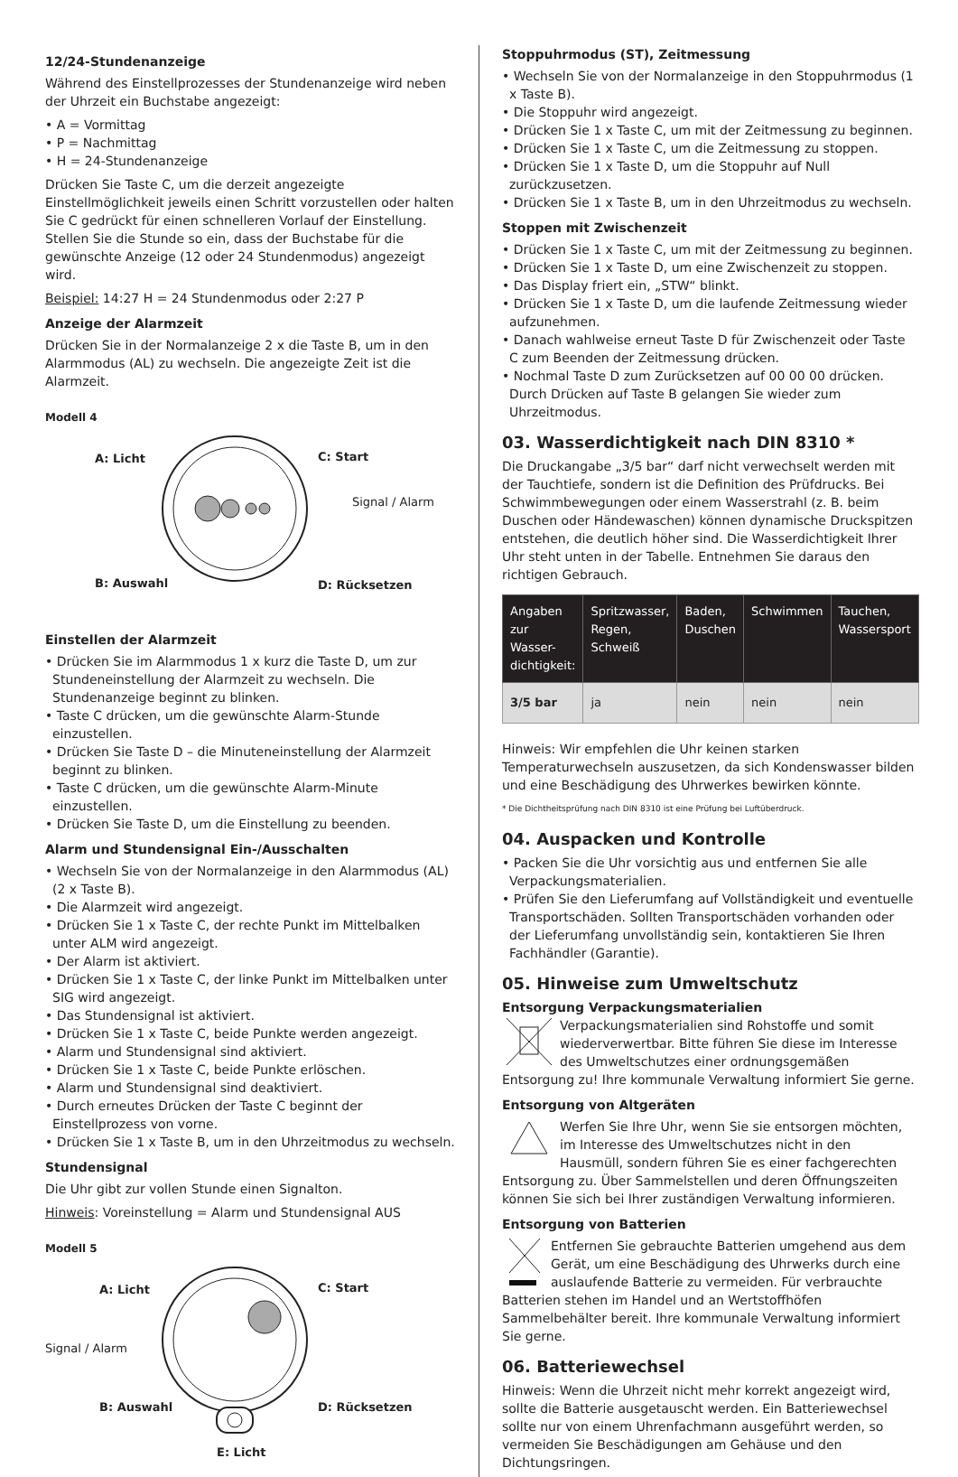12/24-Stundenanzeige
Während des Einstellprozesses der Stundenanzeige wird neben der Uhrzeit ein Buchstabe angezeigt:
• A = Vormittag
• P = Nachmittag
• H = 24-Stundenanzeige
Drücken Sie Taste C, um die derzeit angezeigte Einstellmöglichkeit jeweils einen Schritt vorzustellen oder halten Sie C gedrückt für einen schnelleren Vorlauf der Einstellung.
Stellen Sie die Stunde so ein, dass der Buchstabe für die gewünschte Anzeige (12 oder 24 Stundenmodus) angezeigt wird.
Beispiel: 14:27 H = 24 Stundenmodus oder 2:27 P
Anzeige der Alarmzeit
Drücken Sie in der Normalanzeige 2 x die Taste B, um in den Alarmmodus (AL) zu wechseln. Die angezeigte Zeit ist die Alarmzeit.
Modell 4
A: Licht C: Start
Signal / Alarm
B: Auswahl D: Rücksetzen
Einstellen der Alarmzeit
• Drücken Sie im Alarmmodus 1 x kurz die Taste D, um zur Stundeneinstellung der Alarmzeit zu wechseln. Die Stundenanzeige beginnt zu blinken.
• Taste C drücken, um die gewünschte Alarm-Stunde einzustellen.
• Drücken Sie Taste D – die Minuteneinstellung der Alarmzeit beginnt zu blinken.
• Taste C drücken, um die gewünschte Alarm-Minute einzustellen.
• Drücken Sie Taste D, um die Einstellung zu beenden.
Alarm und Stundensignal Ein-/Ausschalten
• Wechseln Sie von der Normalanzeige in den Alarmmodus (AL) (2 x Taste B).
• Die Alarmzeit wird angezeigt.
• Drücken Sie 1 x Taste C, der rechte Punkt im Mittelbalken unter ALM wird angezeigt.
• Der Alarm ist aktiviert.
• Drücken Sie 1 x Taste C, der linke Punkt im Mittelbalken unter SIG wird angezeigt.
• Das Stundensignal ist aktiviert.
• Drücken Sie 1 x Taste C, beide Punkte werden angezeigt.
• Alarm und Stundensignal sind aktiviert.
• Drücken Sie 1 x Taste C, beide Punkte erlöschen.
• Alarm und Stundensignal sind deaktiviert.
• Durch erneutes Drücken der Taste C beginnt der Einstellprozess von vorne.
• Drücken Sie 1 x Taste B, um in den Uhrzeitmodus zu wechseln.
Stundensignal
Die Uhr gibt zur vollen Stunde einen Signalton.
Hinweis: Voreinstellung = Alarm und Stundensignal AUS
Modell 5
A: Licht C: Start
Signal / Alarm
B: Auswahl D: Rücksetzen
E: Licht
Stoppuhrmodus (ST), Zeitmessung
• Wechseln Sie von der Normalanzeige in den Stoppuhrmodus (1 x Taste B).
• Die Stoppuhr wird angezeigt.
• Drücken Sie 1 x Taste C, um mit der Zeitmessung zu beginnen.
• Drücken Sie 1 x Taste C, um die Zeitmessung zu stoppen.
• Drücken Sie 1 x Taste D, um die Stoppuhr auf Null zurückzusetzen.
• Drücken Sie 1 x Taste B, um in den Uhrzeitmodus zu wechseln.
Stoppen mit Zwischenzeit
• Drücken Sie 1 x Taste C, um mit der Zeitmessung zu beginnen.
• Drücken Sie 1 x Taste D, um eine Zwischenzeit zu stoppen.
• Das Display friert ein, „STW“ blinkt.
• Drücken Sie 1 x Taste D, um die laufende Zeitmessung wieder aufzunehmen.
• Danach wahlweise erneut Taste D für Zwischenzeit oder Taste C zum Beenden der Zeitmessung drücken.
• Nochmal Taste D zum Zurücksetzen auf 00 00 00 drücken. Durch Drücken auf Taste B gelangen Sie wieder zum Uhrzeitmodus.
03. Wasserdichtigkeit nach DIN 8310 *
Die Druckangabe „3/5 bar“ darf nicht verwechselt werden mit der Tauchtiefe, sondern ist die Definition des Prüfdrucks. Bei Schwimmbewegungen oder einem Wasserstrahl (z. B. beim Duschen oder Händewaschen) können dynamische Druckspitzen entstehen, die deutlich höher sind. Die Wasserdichtigkeit Ihrer Uhr steht unten in der Tabelle. Entnehmen Sie daraus den richtigen Gebrauch.
| Angaben zur Wasser-dichtigkeit: | Spritzwasser, Regen, Schweiß | Baden, Duschen | Schwimmen | Tauchen, Wassersport |
| --- | --- | --- | --- | --- |
| 3/5 bar | ja | nein | nein | nein |
Hinweis: Wir empfehlen die Uhr keinen starken Temperaturwechseln auszusetzen, da sich Kondenswasser bilden und eine Beschädigung des Uhrwerkes bewirken könnte.
* Die Dichtheitsprüfung nach DIN 8310 ist eine Prüfung bei Luftüberdruck.
04. Auspacken und Kontrolle
• Packen Sie die Uhr vorsichtig aus und entfernen Sie alle Verpackungsmaterialien.
• Prüfen Sie den Lieferumfang auf Vollständigkeit und eventuelle Transportschäden. Sollten Transportschäden vorhanden oder der Lieferumfang unvollständig sein, kontaktieren Sie Ihren Fachhändler (Garantie).
05. Hinweise zum Umweltschutz
Entsorgung Verpackungsmaterialien
Verpackungsmaterialien sind Rohstoffe und somit wiederverwertbar. Bitte führen Sie diese im Interesse des Umweltschutzes einer ordnungsgemäßen Entsorgung zu! Ihre kommunale Verwaltung informiert Sie gerne.
Entsorgung von Altgeräten
Werfen Sie Ihre Uhr, wenn Sie sie entsorgen möchten, im Interesse des Umweltschutzes nicht in den Hausmüll, sondern führen Sie es einer fachgerechten Entsorgung zu. Über Sammelstellen und deren Öffnungszeiten können Sie sich bei Ihrer zuständigen Verwaltung informieren.
Entsorgung von Batterien
Entfernen Sie gebrauchte Batterien umgehend aus dem Gerät, um eine Beschädigung des Uhrwerks durch eine auslaufende Batterie zu vermeiden. Für verbrauchte Batterien stehen im Handel und an Wertstoffhöfen Sammelbehälter bereit. Ihre kommunale Verwaltung informiert Sie gerne.
06. Batteriewechsel
Hinweis: Wenn die Uhrzeit nicht mehr korrekt angezeigt wird, sollte die Batterie ausgetauscht werden. Ein Batteriewechsel sollte nur von einem Uhrenfachmann ausgeführt werden, so vermeiden Sie Beschädigungen am Gehäuse und den Dichtungsringen.